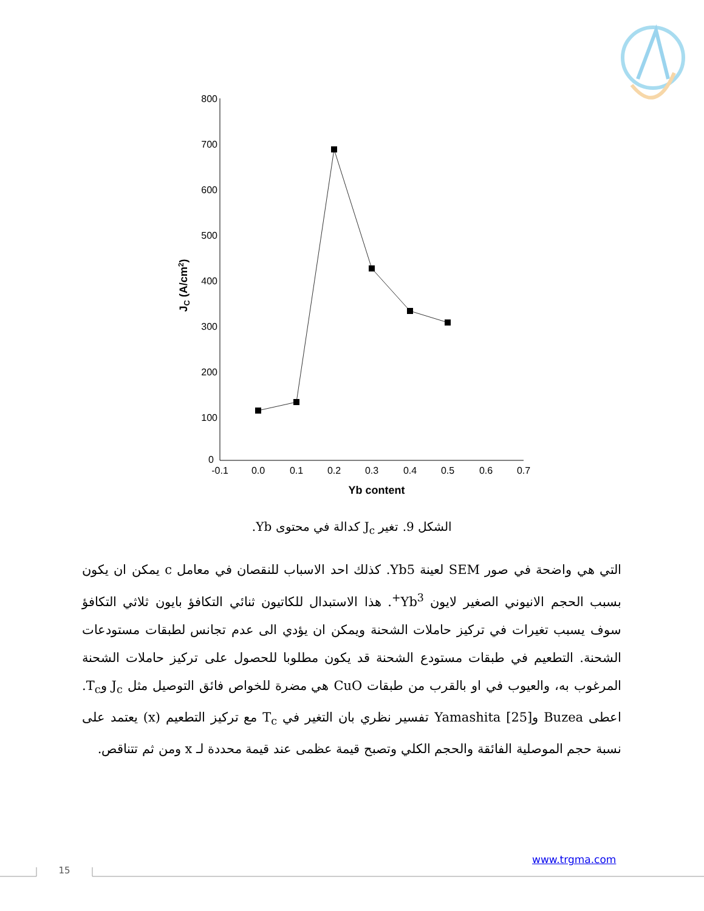800
700
600
500
400
300
200
100
0
-0.1
0.0
0.1
0.2
0.3
0.4
0.5
0.6
0.7
Yb content
JC (A/cm2)
الشكل 9. تغير J<sub>c</sub> كدالة في محتوى Yb.
التي هي واضحة في صور SEM لعينة Yb5. كذلك احد الاسباب للنقصان في معامل c يمكن ان يكون بسبب الحجم الانيوني الصغير لايون Yb<sup>3+</sup>. هذا الاستبدال للكاتيون ثنائي التكافؤ بايون ثلاثي التكافؤ سوف يسبب تغيرات في تركيز حاملات الشحنة ويمكن ان يؤدي الى عدم تجانس لطبقات مستودعات الشحنة. التطعيم في طبقات مستودع الشحنة قد يكون مطلوبا للحصول على تركيز حاملات الشحنة المرغوب به، والعيوب في او بالقرب من طبقات CuO هي مضرة للخواص فائق التوصيل مثل J<sub>c</sub> وT<sub>c</sub>. اعطى Buzea وYamashita [25] تفسير نظري بان التغير في T<sub>c</sub> مع تركيز التطعيم (x) يعتمد على نسبة حجم الموصلية الفائقة والحجم الكلي وتصبح قيمة عظمى عند قيمة محددة لـ x ومن ثم تتناقص.
www.trgma.com
15